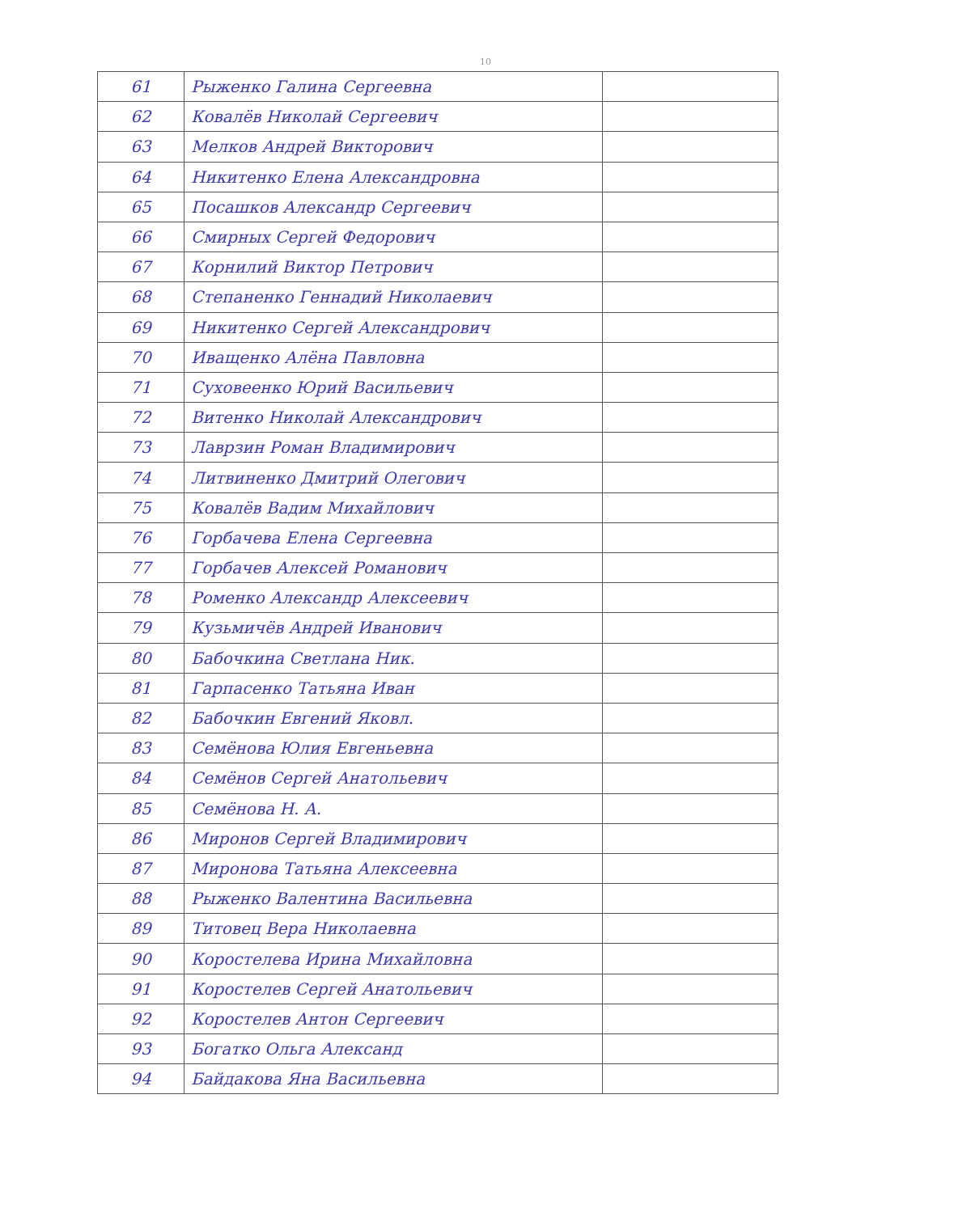10
| 61 | Рыженко Галина Сергеевна | |
| 62 | Ковалёв Николай Сергеевич | |
| 63 | Мелков Андрей Викторович | |
| 64 | Никитенко Елена Александровна | |
| 65 | Посашков Александр Сергеевич | |
| 66 | Смирных Сергей Федорович | |
| 67 | Корнилий Виктор Петрович | |
| 68 | Степаненко Геннадий Николаевич | |
| 69 | Никитенко Сергей Александрович | |
| 70 | Иващенко Алёна Павловна | |
| 71 | Суховеенко Юрий Васильевич | |
| 72 | Витенко Николай Александрович | |
| 73 | Лаврзин Роман Владимирович | |
| 74 | Литвиненко Дмитрий Олегович | |
| 75 | Ковалёв Вадим Михайлович | |
| 76 | Горбачева Елена Сергеевна | |
| 77 | Горбачев Алексей Романович | |
| 78 | Роменко Александр Алексеевич | |
| 79 | Кузьмичёв Андрей Иванович | |
| 80 | Бабочкина Светлана Ник. | |
| 81 | Гарпасенко Татьяна Иван | |
| 82 | Бабочкин Евгений Яковл. | |
| 83 | Семёнова Юлия Евгеньевна | |
| 84 | Семёнов Сергей Анатольевич | |
| 85 | Семёнова Н. А. | |
| 86 | Миронов Сергей Владимирович | |
| 87 | Миронова Татьяна Алексеевна | |
| 88 | Рыженко Валентина Васильевна | |
| 89 | Титовец Вера Николаевна | |
| 90 | Коростелева Ирина Михайловна | |
| 91 | Коростелев Сергей Анатольевич | |
| 92 | Коростелев Антон Сергеевич | |
| 93 | Богатко Ольга Александ | |
| 94 | Байдакова Яна Васильевна | |